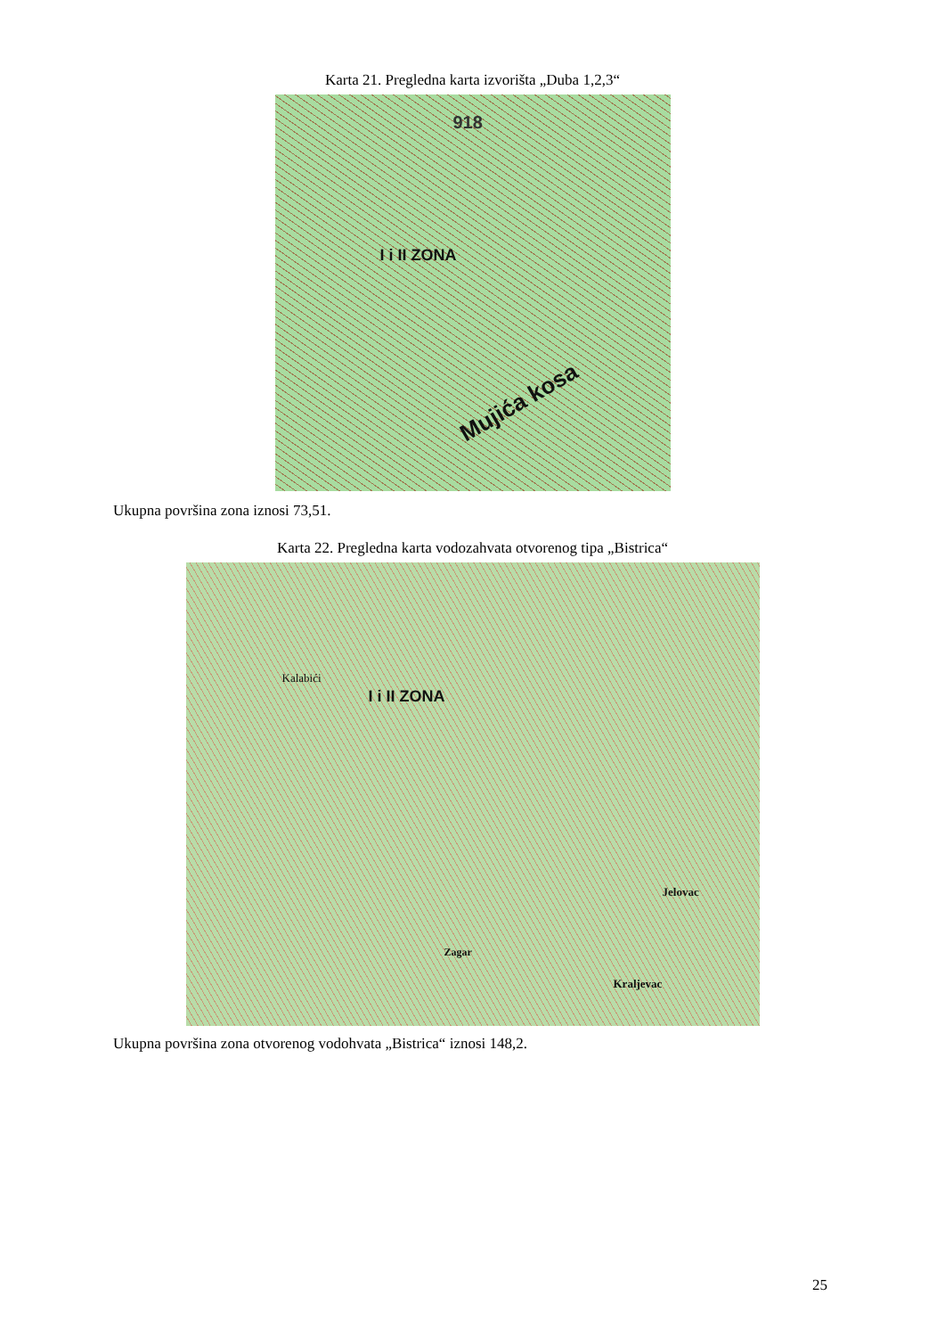Karta 21. Pregledna karta izvorišta „Duba 1,2,3“
I i II ZONA
Mujića kosa
918
Ukupna površina zona iznosi 73,51.
Karta 22. Pregledna karta vodozahvata otvorenog tipa „Bistrica“
I i II ZONA
Kalabići
Jelovac
Kraljevac
Zagar
Ukupna površina zona otvorenog vodohvata „Bistrica“ iznosi 148,2.
25